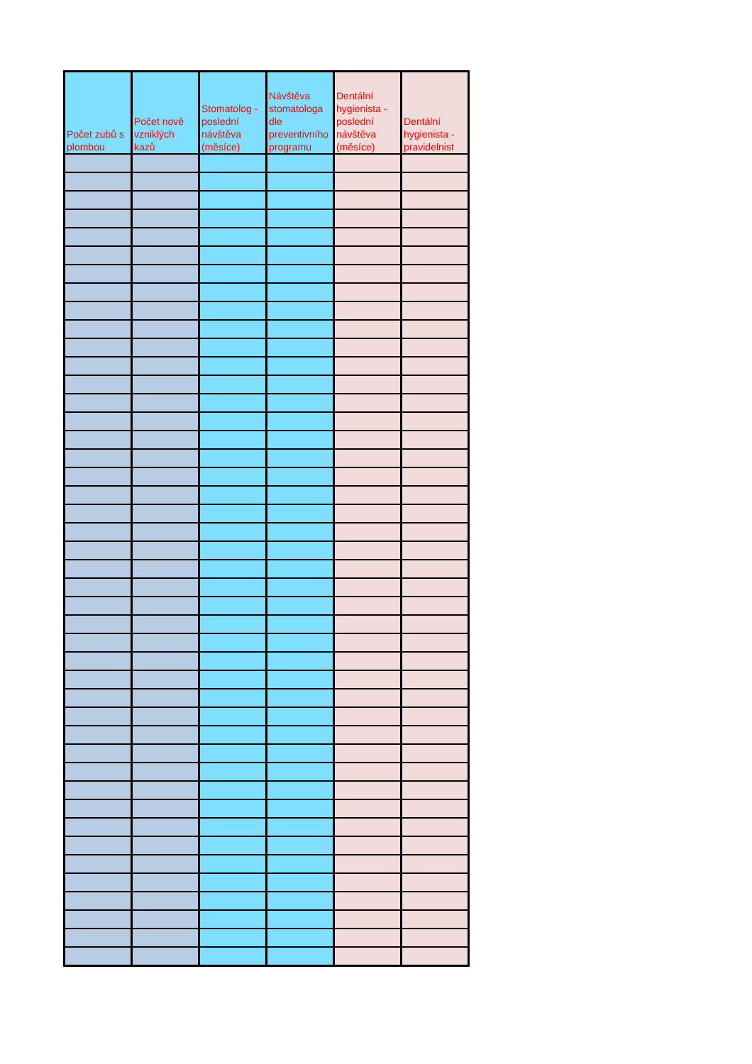| Počet zubů s plombou | Počet nově vzniklých kazů | Stomatolog - poslední návštěva (měsíce) | Návštěva stomatologa dle preventivního programu | Dentální hygienista - poslední návštěva (měsíce) | Dentální hygienista - pravidelnist |
| --- | --- | --- | --- | --- | --- |